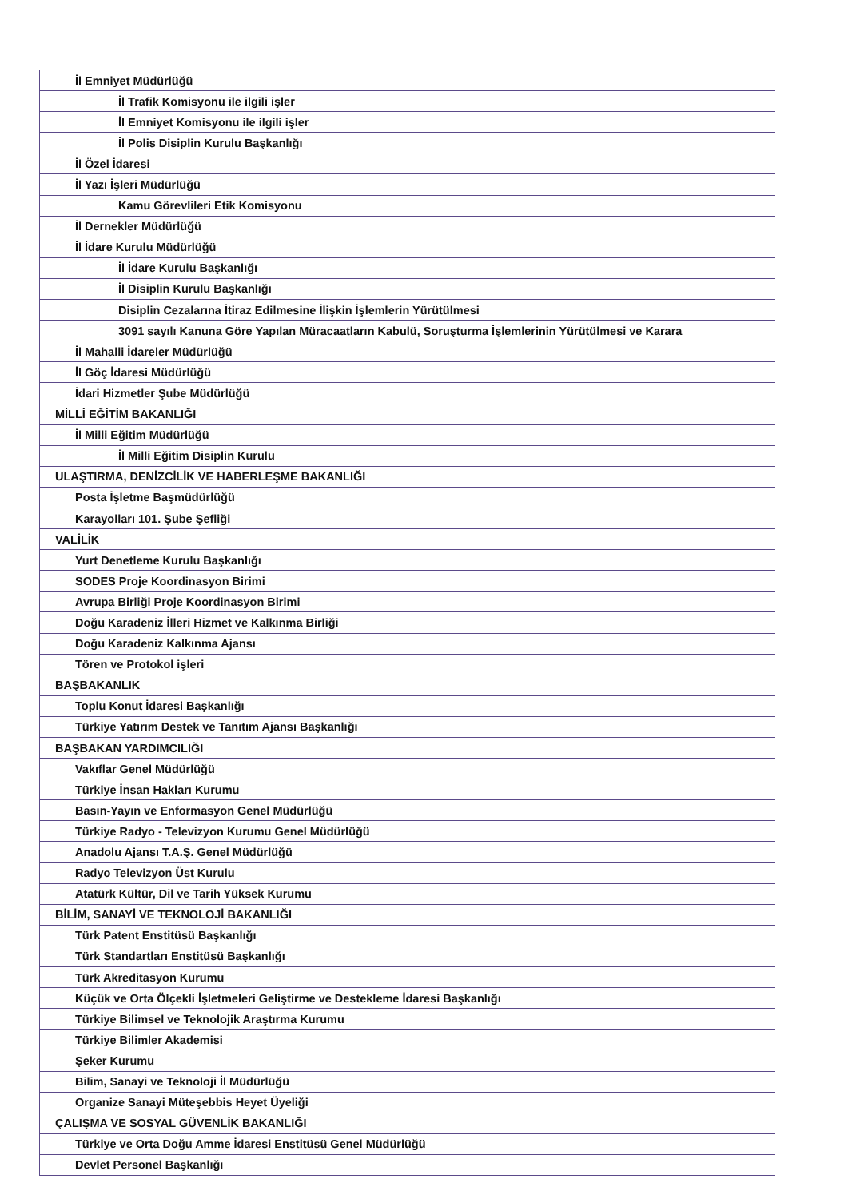| İl Emniyet Müdürlüğü |
| İl Trafik Komisyonu ile ilgili işler |
| İl Emniyet Komisyonu ile ilgili işler |
| İl Polis Disiplin Kurulu Başkanlığı |
| İl Özel İdaresi |
| İl Yazı İşleri Müdürlüğü |
| Kamu Görevlileri Etik Komisyonu |
| İl Dernekler Müdürlüğü |
| İl İdare Kurulu Müdürlüğü |
| İl İdare Kurulu Başkanlığı |
| İl Disiplin Kurulu Başkanlığı |
| Disiplin Cezalarına İtiraz Edilmesine İlişkin İşlemlerin Yürütülmesi |
| 3091 sayılı Kanuna Göre Yapılan Müracaatların Kabulü, Soruşturma İşlemlerinin Yürütülmesi ve Karara |
| İl Mahalli İdareler Müdürlüğü |
| İl Göç İdaresi Müdürlüğü |
| İdari Hizmetler Şube Müdürlüğü |
| MİLLİ EĞİTİM BAKANLIĞI |
| İl Milli Eğitim Müdürlüğü |
| İl Milli Eğitim Disiplin Kurulu |
| ULAŞTIRMA, DENİZCİLİK VE HABERLEŞME BAKANLIĞI |
| Posta İşletme Başmüdürlüğü |
| Karayolları 101. Şube Şefliği |
| VALİLİK |
| Yurt Denetleme Kurulu Başkanlığı |
| SODES Proje Koordinasyon Birimi |
| Avrupa Birliği Proje Koordinasyon Birimi |
| Doğu Karadeniz İlleri Hizmet ve Kalkınma Birliği |
| Doğu Karadeniz Kalkınma Ajansı |
| Tören ve Protokol işleri |
| BAŞBAKANLIK |
| Toplu Konut İdaresi Başkanlığı |
| Türkiye Yatırım Destek ve Tanıtım Ajansı Başkanlığı |
| BAŞBAKAN YARDIMCILIĞI |
| Vakıflar Genel Müdürlüğü |
| Türkiye İnsan Hakları Kurumu |
| Basın-Yayın ve Enformasyon Genel Müdürlüğü |
| Türkiye Radyo - Televizyon Kurumu Genel Müdürlüğü |
| Anadolu Ajansı T.A.Ş. Genel Müdürlüğü |
| Radyo Televizyon Üst Kurulu |
| Atatürk Kültür, Dil ve Tarih Yüksek Kurumu |
| BİLİM, SANAYİ VE TEKNOLOJİ BAKANLIĞI |
| Türk Patent Enstitüsü Başkanlığı |
| Türk Standartları Enstitüsü Başkanlığı |
| Türk Akreditasyon Kurumu |
| Küçük ve Orta Ölçekli İşletmeleri Geliştirme ve Destekleme İdaresi Başkanlığı |
| Türkiye Bilimsel ve Teknolojik Araştırma Kurumu |
| Türkiye Bilimler Akademisi |
| Şeker Kurumu |
| Bilim, Sanayi ve Teknoloji İl Müdürlüğü |
| Organize Sanayi Müteşebbis Heyet Üyeliği |
| ÇALIŞMA VE SOSYAL GÜVENLİK BAKANLIĞI |
| Türkiye ve Orta Doğu Amme İdaresi Enstitüsü Genel Müdürlüğü |
| Devlet Personel Başkanlığı |